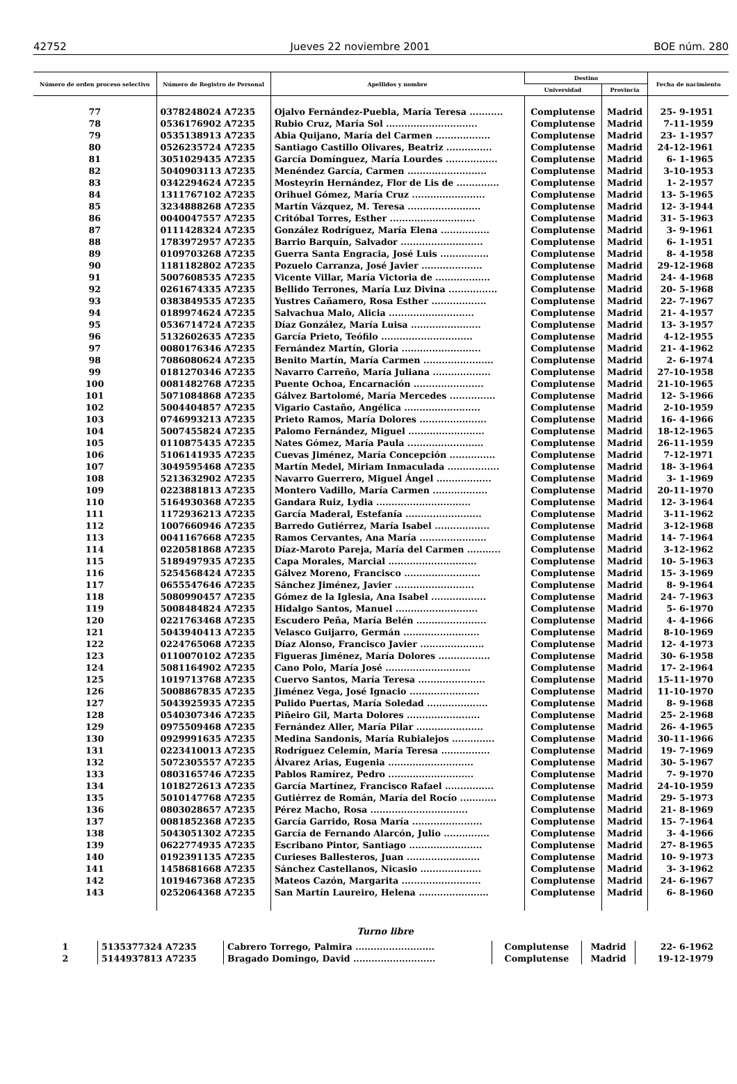42752 Jueves 22 noviembre 2001 BOE núm. 280
| Número de orden proceso selectivo | Número de Registro de Personal | Apellidos y nombre | Destino | | Fecha de nacimiento |
| --- | --- | --- | --- | --- | --- |
| | | | Universidad | Provincia | |
| 77 | 0378248024 A7235 | Ojalvo Fernández-Puebla, María Teresa ........... | Complutense | Madrid | 25- 9-1951 |
| 78 | 0536176902 A7235 | Rubio Cruz, María Sol .............................. | Complutense | Madrid | 7-11-1959 |
| 79 | 0535138913 A7235 | Abia Quijano, María del Carmen .................. | Complutense | Madrid | 23- 1-1957 |
| 80 | 0526235724 A7235 | Santiago Castillo Olivares, Beatriz ............... | Complutense | Madrid | 24-12-1961 |
| 81 | 3051029435 A7235 | García Domínguez, María Lourdes ................. | Complutense | Madrid | 6- 1-1965 |
| 82 | 5040903113 A7235 | Menéndez García, Carmen .......................... | Complutense | Madrid | 3-10-1953 |
| 83 | 0342294624 A7235 | Mosteyrin Hernández, Flor de Lis de .............. | Complutense | Madrid | 1- 2-1957 |
| 84 | 1311767102 A7235 | Orihuel Gómez, María Cruz ........................ | Complutense | Madrid | 13- 5-1965 |
| 85 | 3234888268 A7235 | Martín Vázquez, M. Teresa ........................ | Complutense | Madrid | 12- 3-1944 |
| 86 | 0040047557 A7235 | Critóbal Torres, Esther ............................ | Complutense | Madrid | 31- 5-1963 |
| 87 | 0111428324 A7235 | González Rodríguez, María Elena ................ | Complutense | Madrid | 3- 9-1961 |
| 88 | 1783972957 A7235 | Barrio Barquín, Salvador ........................... | Complutense | Madrid | 6- 1-1951 |
| 89 | 0109703268 A7235 | Guerra Santa Engracia, José Luis ................ | Complutense | Madrid | 8- 4-1958 |
| 90 | 1181182802 A7235 | Pozuelo Carranza, José Javier .................... | Complutense | Madrid | 29-12-1968 |
| 91 | 5007608535 A7235 | Vicente Villar, María Victoria de .................. | Complutense | Madrid | 24- 4-1968 |
| 92 | 0261674335 A7235 | Bellido Terrones, María Luz Divina ................ | Complutense | Madrid | 20- 5-1968 |
| 93 | 0383849535 A7235 | Yustres Cañamero, Rosa Esther .................. | Complutense | Madrid | 22- 7-1967 |
| 94 | 0189974624 A7235 | Salvachua Malo, Alicia ............................ | Complutense | Madrid | 21- 4-1957 |
| 95 | 0536714724 A7235 | Díaz González, María Luisa ....................... | Complutense | Madrid | 13- 3-1957 |
| 96 | 5132602635 A7235 | García Prieto, Teófilo .............................. | Complutense | Madrid | 4-12-1955 |
| 97 | 0080176346 A7235 | Fernández Martín, Gloria .......................... | Complutense | Madrid | 21- 4-1962 |
| 98 | 7086080624 A7235 | Benito Martín, María Carmen ....................... | Complutense | Madrid | 2- 6-1974 |
| 99 | 0181270346 A7235 | Navarro Carreño, María Juliana ................... | Complutense | Madrid | 27-10-1958 |
| 100 | 0081482768 A7235 | Puente Ochoa, Encarnación ....................... | Complutense | Madrid | 21-10-1965 |
| 101 | 5071084868 A7235 | Gálvez Bartolomé, María Mercedes ............... | Complutense | Madrid | 12- 5-1966 |
| 102 | 5004404857 A7235 | Vigario Castaño, Angélica ......................... | Complutense | Madrid | 2-10-1959 |
| 103 | 0746993213 A7235 | Prieto Ramos, María Dolores ...................... | Complutense | Madrid | 16- 4-1966 |
| 104 | 5007455824 A7235 | Palomo Fernández, Miguel ......................... | Complutense | Madrid | 18-12-1965 |
| 105 | 0110875435 A7235 | Nates Gómez, María Paula ......................... | Complutense | Madrid | 26-11-1959 |
| 106 | 5106141935 A7235 | Cuevas Jiménez, María Concepción ............... | Complutense | Madrid | 7-12-1971 |
| 107 | 3049595468 A7235 | Martín Medel, Miriam Inmaculada ................. | Complutense | Madrid | 18- 3-1964 |
| 108 | 5213632902 A7235 | Navarro Guerrero, Miguel Ángel .................. | Complutense | Madrid | 3- 1-1969 |
| 109 | 0223881813 A7235 | Montero Vadillo, María Carmen .................. | Complutense | Madrid | 20-11-1970 |
| 110 | 5164930368 A7235 | Gandara Ruiz, Lydia ............................... | Complutense | Madrid | 12- 3-1964 |
| 111 | 1172936213 A7235 | García Maderal, Estefanía ......................... | Complutense | Madrid | 3-11-1962 |
| 112 | 1007660946 A7235 | Barredo Gutiérrez, María Isabel .................. | Complutense | Madrid | 3-12-1968 |
| 113 | 0041167668 A7235 | Ramos Cervantes, Ana María ...................... | Complutense | Madrid | 14- 7-1964 |
| 114 | 0220581868 A7235 | Díaz-Maroto Pareja, María del Carmen ........... | Complutense | Madrid | 3-12-1962 |
| 115 | 5189497935 A7235 | Capa Morales, Marcial ............................. | Complutense | Madrid | 10- 5-1963 |
| 116 | 5254568424 A7235 | Gálvez Moreno, Francisco ......................... | Complutense | Madrid | 15- 3-1969 |
| 117 | 0655547646 A7235 | Sánchez Jiménez, Javier .......................... | Complutense | Madrid | 8- 9-1964 |
| 118 | 5080990457 A7235 | Gómez de la Iglesia, Ana Isabel .................. | Complutense | Madrid | 24- 7-1963 |
| 119 | 5008484824 A7235 | Hidalgo Santos, Manuel ........................... | Complutense | Madrid | 5- 6-1970 |
| 120 | 0221763468 A7235 | Escudero Peña, María Belén ....................... | Complutense | Madrid | 4- 4-1966 |
| 121 | 5043940413 A7235 | Velasco Guijarro, Germán ......................... | Complutense | Madrid | 8-10-1969 |
| 122 | 0224765068 A7235 | Díaz Alonso, Francisco Javier ..................... | Complutense | Madrid | 12- 4-1973 |
| 123 | 0110070102 A7235 | Figueras Jiménez, María Dolores ................. | Complutense | Madrid | 30- 6-1958 |
| 124 | 5081164902 A7235 | Cano Polo, María José ............................ | Complutense | Madrid | 17- 2-1964 |
| 125 | 1019713768 A7235 | Cuervo Santos, María Teresa ...................... | Complutense | Madrid | 15-11-1970 |
| 126 | 5008867835 A7235 | Jiménez Vega, José Ignacio ....................... | Complutense | Madrid | 11-10-1970 |
| 127 | 5043925935 A7235 | Pulido Puertas, María Soledad .................... | Complutense | Madrid | 8- 9-1968 |
| 128 | 0540307346 A7235 | Piñeiro Gil, Marta Dolores ........................ | Complutense | Madrid | 25- 2-1968 |
| 129 | 0975509468 A7235 | Fernández Aller, María Pilar ...................... | Complutense | Madrid | 26- 4-1965 |
| 130 | 0929991635 A7235 | Medina Sandonis, María Rubialejos .............. | Complutense | Madrid | 30-11-1966 |
| 131 | 0223410013 A7235 | Rodríguez Celemín, María Teresa ................ | Complutense | Madrid | 19- 7-1969 |
| 132 | 5072305557 A7235 | Álvarez Arias, Eugenia ............................ | Complutense | Madrid | 30- 5-1967 |
| 133 | 0803165746 A7235 | Pablos Ramírez, Pedro ............................ | Complutense | Madrid | 7- 9-1970 |
| 134 | 1018272613 A7235 | García Martínez, Francisco Rafael ................ | Complutense | Madrid | 24-10-1959 |
| 135 | 5010147768 A7235 | Gutiérrez de Román, María del Rocío ............ | Complutense | Madrid | 29- 5-1973 |
| 136 | 0803028657 A7235 | Pérez Macho, Rosa ................................ | Complutense | Madrid | 21- 8-1969 |
| 137 | 0081852368 A7235 | García Garrido, Rosa María ....................... | Complutense | Madrid | 15- 7-1964 |
| 138 | 5043051302 A7235 | García de Fernando Alarcón, Julio ............... | Complutense | Madrid | 3- 4-1966 |
| 139 | 0622774935 A7235 | Escribano Pintor, Santiago ........................ | Complutense | Madrid | 27- 8-1965 |
| 140 | 0192391135 A7235 | Curieses Ballesteros, Juan ........................ | Complutense | Madrid | 10- 9-1973 |
| 141 | 1458681668 A7235 | Sánchez Castellanos, Nicasio .................... | Complutense | Madrid | 3- 3-1962 |
| 142 | 1019467368 A7235 | Mateos Cazón, Margarita .......................... | Complutense | Madrid | 24- 6-1967 |
| 143 | 0252064368 A7235 | San Martín Laureiro, Helena ....................... | Complutense | Madrid | 6- 8-1960 |
Turno libre
| 1 | 5135377324 A7235 | Cabrero Torrego, Palmira .......................... | Complutense | Madrid | 22- 6-1962 |
| 2 | 5144937813 A7235 | Bragado Domingo, David ........................... | Complutense | Madrid | 19-12-1979 |